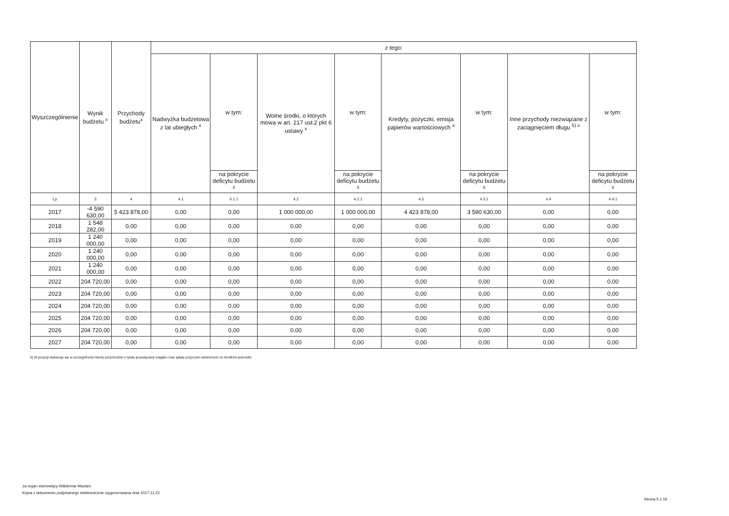| Wyszczególnienie | Wynik budżetu <sup>x</sup> | Przychody budżetu<sup>x</sup> | z tego: | | | | | | | |
| --- | --- | --- | --- | --- | --- | --- | --- | --- | --- | --- |
| | | | Nadwyżka budżetowa z lat ubiegłych <sup>x</sup> | w tym: | Wolne środki, o których mowa w art. 217 ust.2 pkt 6 ustawy <sup>x</sup> | w tym: | Kredyty, pożyczki, emisja papierów wartościowych <sup>x</sup> | w tym: | Inne przychody niezwiązane z zaciągnięciem długu <sup>5) x</sup> | w tym: |
| | | | | na pokrycie deficytu budżetu <sup>x</sup> | | na pokrycie deficytu budżetu <sup>x</sup> | | na pokrycie deficytu budżetu <sup>x</sup> | | na pokrycie deficytu budżetu <sup>x</sup> |
| Lp | 3 | 4 | 4.1 | 4.1.1 | 4.2 | 4.2.1 | 4.3 | 4.3.1 | 4.4 | 4.4.1 |
| 2017 | -4 590 630,00 | 5 423 878,00 | 0,00 | 0,00 | 1 000 000,00 | 1 000 000,00 | 4 423 878,00 | 3 590 630,00 | 0,00 | 0,00 |
| 2018 | 1 548 282,00 | 0,00 | 0,00 | 0,00 | 0,00 | 0,00 | 0,00 | 0,00 | 0,00 | 0,00 |
| 2019 | 1 240 000,00 | 0,00 | 0,00 | 0,00 | 0,00 | 0,00 | 0,00 | 0,00 | 0,00 | 0,00 |
| 2020 | 1 240 000,00 | 0,00 | 0,00 | 0,00 | 0,00 | 0,00 | 0,00 | 0,00 | 0,00 | 0,00 |
| 2021 | 1 240 000,00 | 0,00 | 0,00 | 0,00 | 0,00 | 0,00 | 0,00 | 0,00 | 0,00 | 0,00 |
| 2022 | 204 720,00 | 0,00 | 0,00 | 0,00 | 0,00 | 0,00 | 0,00 | 0,00 | 0,00 | 0,00 |
| 2023 | 204 720,00 | 0,00 | 0,00 | 0,00 | 0,00 | 0,00 | 0,00 | 0,00 | 0,00 | 0,00 |
| 2024 | 204 720,00 | 0,00 | 0,00 | 0,00 | 0,00 | 0,00 | 0,00 | 0,00 | 0,00 | 0,00 |
| 2025 | 204 720,00 | 0,00 | 0,00 | 0,00 | 0,00 | 0,00 | 0,00 | 0,00 | 0,00 | 0,00 |
| 2026 | 204 720,00 | 0,00 | 0,00 | 0,00 | 0,00 | 0,00 | 0,00 | 0,00 | 0,00 | 0,00 |
| 2027 | 204 720,00 | 0,00 | 0,00 | 0,00 | 0,00 | 0,00 | 0,00 | 0,00 | 0,00 | 0,00 |
5) W pozycji wykazuje się w szczególności kwoty przychodów z tytułu prywatyzacji majątku oraz spłaty pożyczek udzielonych ze środków jednostki.
za organ stanowiący Waldemar Maziarz
Kopia z dokumentu podpisanego elektronicznie wygenerowana dnia 2017.11.22
Strona 5 z 16